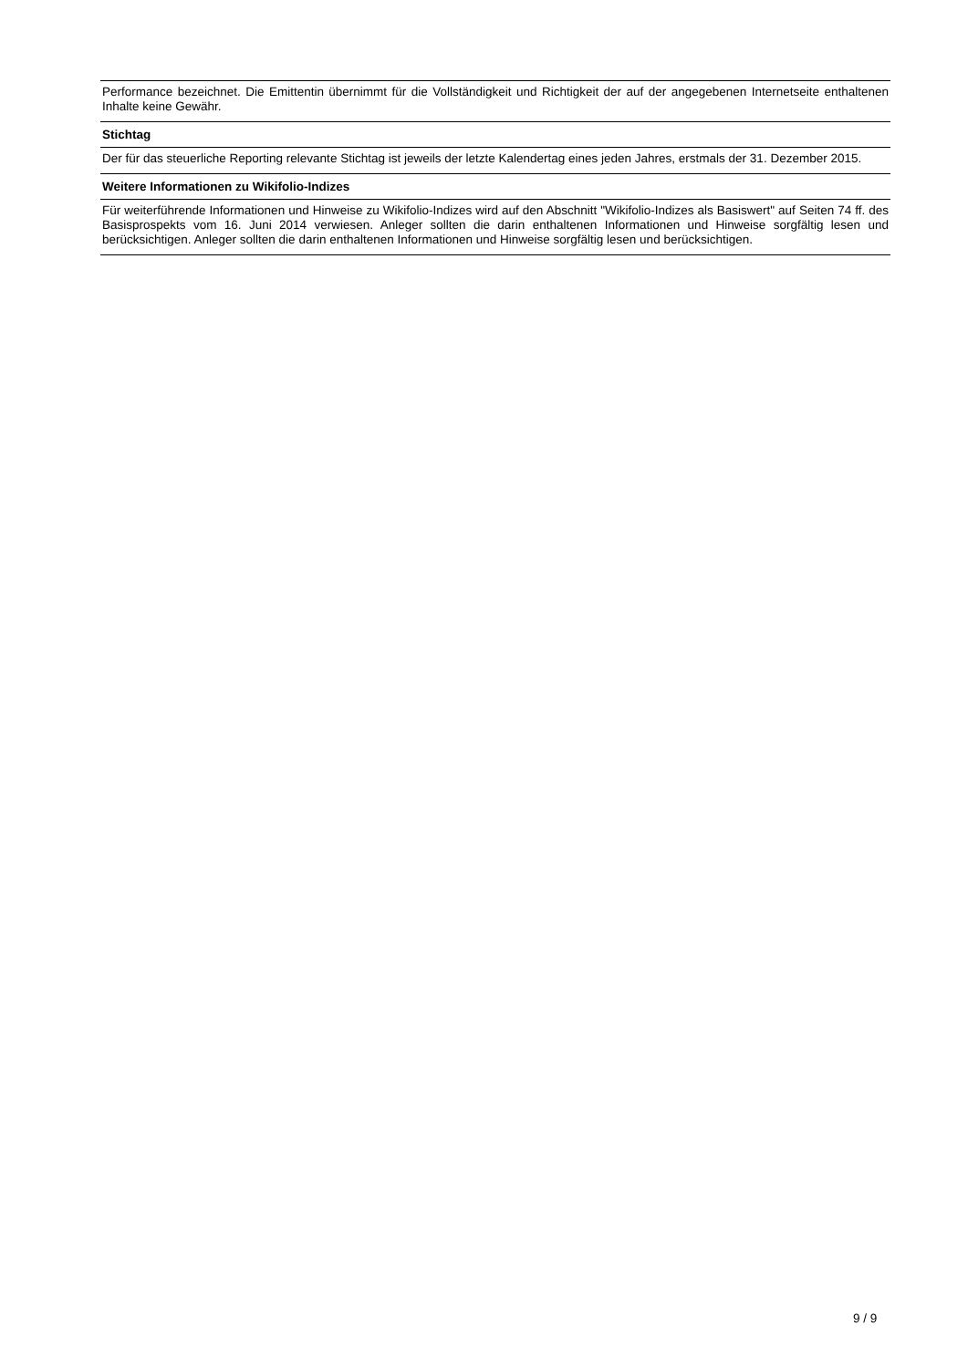| Performance bezeichnet. Die Emittentin übernimmt für die Vollständigkeit und Richtigkeit der auf der angegebenen Internetseite enthaltenen Inhalte keine Gewähr. |
| Stichtag |
| Der für das steuerliche Reporting relevante Stichtag ist jeweils der letzte Kalendertag eines jeden Jahres, erstmals der 31. Dezember 2015. |
| Weitere Informationen zu Wikifolio-Indizes |
| Für weiterführende Informationen und Hinweise zu Wikifolio-Indizes wird auf den Abschnitt "Wikifolio-Indizes als Basiswert" auf Seiten 74 ff. des Basisprospekts vom 16. Juni 2014 verwiesen. Anleger sollten die darin enthaltenen Informationen und Hinweise sorgfältig lesen und berücksichtigen. Anleger sollten die darin enthaltenen Informationen und Hinweise sorgfältig lesen und berücksichtigen. |
9 / 9